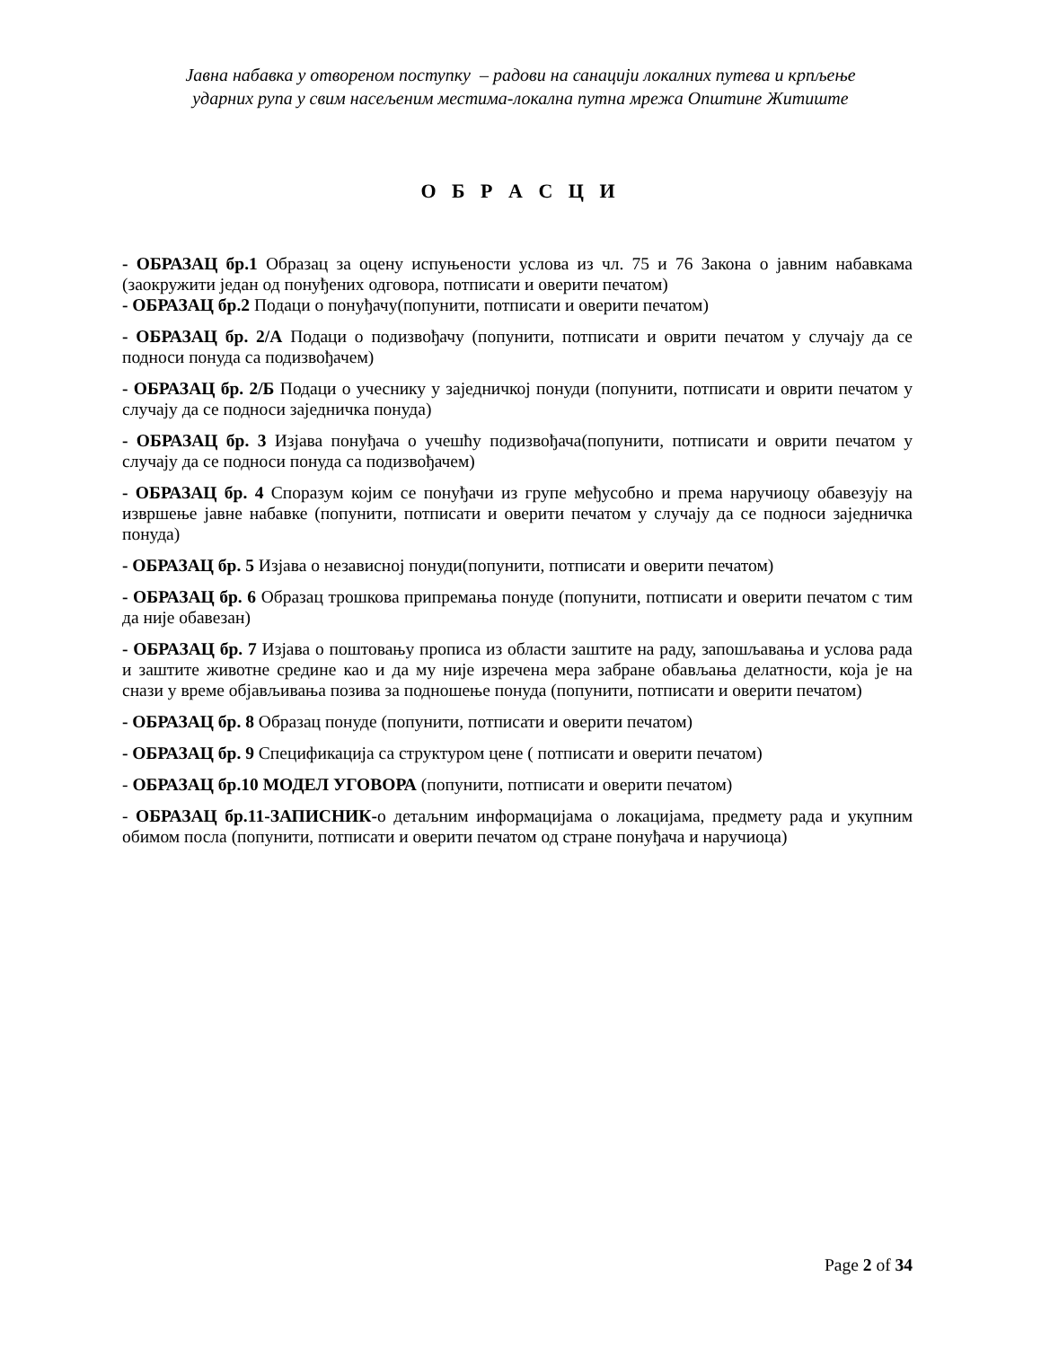Јавна набавка у отвореном поступку – радови на санацији локалних путева и крпљење
ударних рупа у свим насељеним местима-локална путна мрежа Општине Житиште
О Б Р А С Ц И
- ОБРАЗАЦ бр.1 Образац за оцену испуњености услова из чл. 75 и 76 Закона о јавним набавкама (заокружити један од понуђених одговора, потписати и оверити печатом)
- ОБРАЗАЦ бр.2 Подаци о понуђачу(попунити, потписати и оверити печатом)
- ОБРАЗАЦ бр. 2/А Подаци о подизвођачу (попунити, потписати и оврити печатом у случају да се подноси понуда са подизвођачем)
- ОБРАЗАЦ бр. 2/Б Подаци о учеснику у заједничкој понуди (попунити, потписати и оврити печатом у случају да се подноси заједничка понуда)
- ОБРАЗАЦ бр. 3 Изјава понуђача о учешћу подизвођача(попунити, потписати и оврити печатом у случају да се подноси понуда са подизвођачем)
- ОБРАЗАЦ бр. 4 Споразум којим се понуђачи из групе међусобно и према наручиоцу обавезују на извршење јавне набавке (попунити, потписати и оверити печатом у случају да се подноси заједничка понуда)
- ОБРАЗАЦ бр. 5 Изјава о независној понуди(попунити, потписати и оверити печатом)
- ОБРАЗАЦ бр. 6 Образац трошкова припремања понуде (попунити, потписати и оверити печатом с тим да није обавезан)
- ОБРАЗАЦ бр. 7 Изјава о поштовању прописа из области заштите на раду, запошљавања и услова рада и заштите животне средине као и да му није изречена мера забране обављања делатности, која је на снази у време објављивања позива за подношење понуда (попунити, потписати и оверити печатом)
- ОБРАЗАЦ бр. 8 Образац понуде (попунити, потписати и оверити печатом)
- ОБРАЗАЦ бр. 9 Спецификација са структуром цене ( потписати и оверити печатом)
- ОБРАЗАЦ бр.10 МОДЕЛ УГОВОРА (попунити, потписати и оверити печатом)
- ОБРАЗАЦ бр.11-ЗАПИСНИК-о детаљним информацијама о локацијама, предмету рада и укупним обимом посла (попунити, потписати и оверити печатом од стране понуђача и наручиоца)
Page 2 of 34